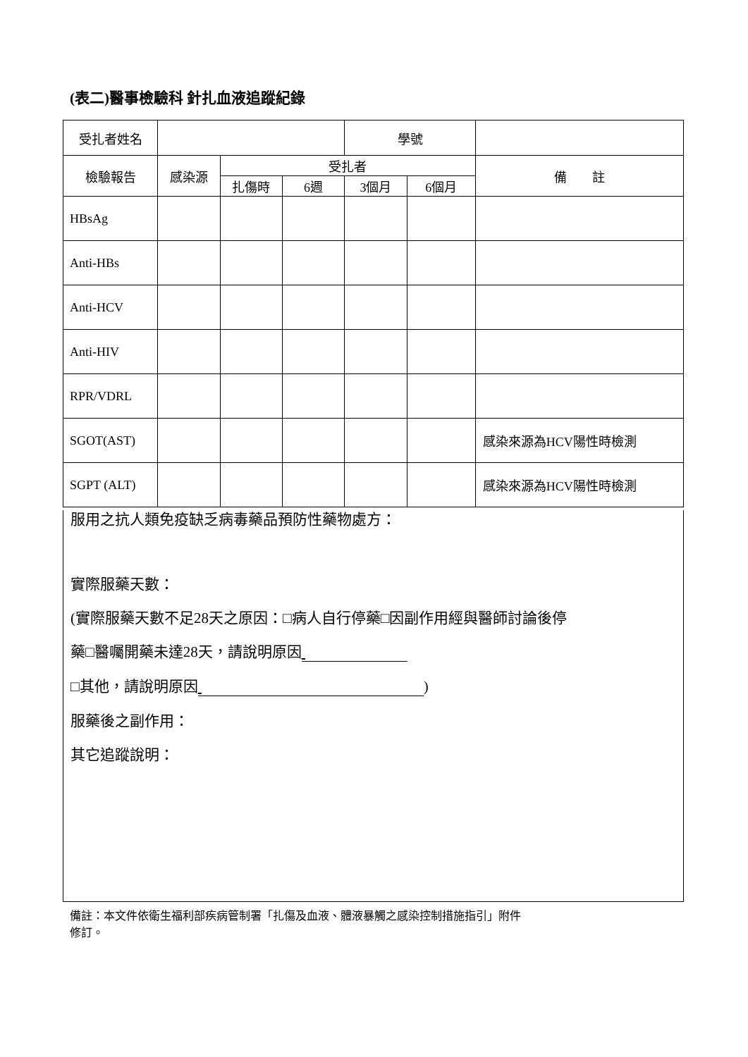(表二)醫事檢驗科 針扎血液追蹤紀錄
| 受扎者姓名 | | | | 學號 | | |
| 檢驗報告 | 感染源 | 受扎者 | | | | 備 註 |
| | | 扎傷時 | 6週 | 3個月 | 6個月 | |
| HBsAg | | | | | | |
| Anti-HBs | | | | | | |
| Anti-HCV | | | | | | |
| Anti-HIV | | | | | | |
| RPR/VDRL | | | | | | |
| SGOT(AST) | | | | | | 感染來源為HCV陽性時檢測 |
| SGPT (ALT) | | | | | | 感染來源為HCV陽性時檢測 |
服用之抗人類免疫缺乏病毒藥品預防性藥物處方：
實際服藥天數：
(實際服藥天數不足28天之原因：□病人自行停藥□因副作用經與醫師討論後停
藥□醫囑開藥未達28天，請說明原因
□其他，請說明原因 )
服藥後之副作用：
其它追蹤說明：
備註：本文件依衛生福利部疾病管制署「扎傷及血液、體液暴觸之感染控制措施指引」附件
修訂。